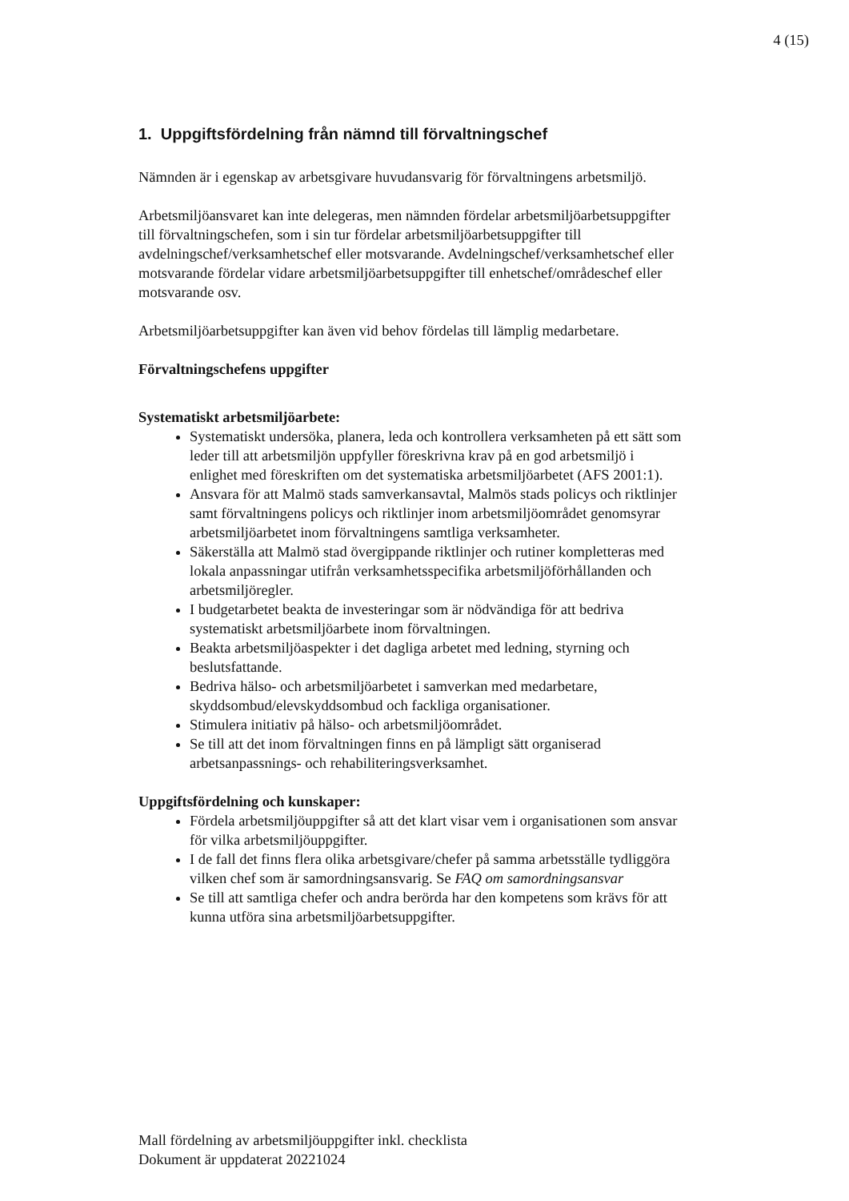4 (15)
1. Uppgiftsfördelning från nämnd till förvaltningschef
Nämnden är i egenskap av arbetsgivare huvudansvarig för förvaltningens arbetsmiljö.
Arbetsmiljöansvaret kan inte delegeras, men nämnden fördelar arbetsmiljöarbetsuppgifter till förvaltningschefen, som i sin tur fördelar arbetsmiljöarbetsuppgifter till avdelningschef/verksamhetschef eller motsvarande. Avdelningschef/verksamhetschef eller motsvarande fördelar vidare arbetsmiljöarbetsuppgifter till enhetschef/områdeschef eller motsvarande osv.
Arbetsmiljöarbetsuppgifter kan även vid behov fördelas till lämplig medarbetare.
Förvaltningschefens uppgifter
Systematiskt arbetsmiljöarbete:
Systematiskt undersöka, planera, leda och kontrollera verksamheten på ett sätt som leder till att arbetsmiljön uppfyller föreskrivna krav på en god arbetsmiljö i enlighet med föreskriften om det systematiska arbetsmiljöarbetet (AFS 2001:1).
Ansvara för att Malmö stads samverkansavtal, Malmös stads policys och riktlinjer samt förvaltningens policys och riktlinjer inom arbetsmiljöområdet genomsyrar arbetsmiljöarbetet inom förvaltningens samtliga verksamheter.
Säkerställa att Malmö stad övergippande riktlinjer och rutiner kompletteras med lokala anpassningar utifrån verksamhetsspecifika arbetsmiljöförhållanden och arbetsmiljöregler.
I budgetarbetet beakta de investeringar som är nödvändiga för att bedriva systematiskt arbetsmiljöarbete inom förvaltningen.
Beakta arbetsmiljöaspekter i det dagliga arbetet med ledning, styrning och beslutsfattande.
Bedriva hälso- och arbetsmiljöarbetet i samverkan med medarbetare, skyddsombud/elevskyddsombud och fackliga organisationer.
Stimulera initiativ på hälso- och arbetsmiljöområdet.
Se till att det inom förvaltningen finns en på lämpligt sätt organiserad arbetsanpassnings- och rehabiliteringsverksamhet.
Uppgiftsfördelning och kunskaper:
Fördela arbetsmiljöuppgifter så att det klart visar vem i organisationen som ansvar för vilka arbetsmiljöuppgifter.
I de fall det finns flera olika arbetsgivare/chefer på samma arbetsställe tydliggöra vilken chef som är samordningsansvarig. Se FAQ om samordningsansvar
Se till att samtliga chefer och andra berörda har den kompetens som krävs för att kunna utföra sina arbetsmiljöarbetsuppgifter.
Mall fördelning av arbetsmiljöuppgifter inkl. checklista
Dokument är uppdaterat 20221024